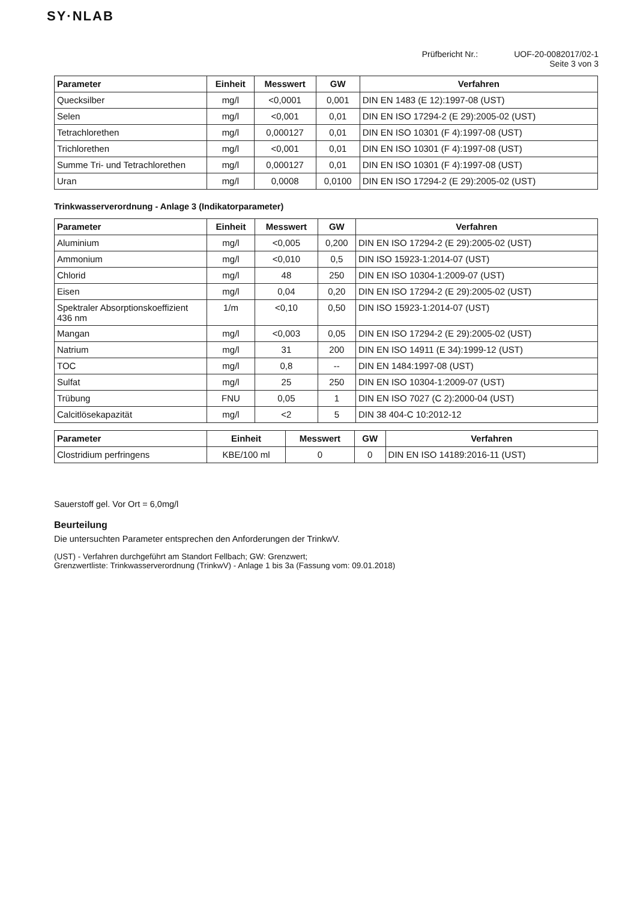SY·NLAB
Prüfbericht Nr.: UOF-20-0082017/02-1
Seite 3 von 3
| Parameter | Einheit | Messwert | GW | Verfahren |
| --- | --- | --- | --- | --- |
| Quecksilber | mg/l | <0,0001 | 0,001 | DIN EN 1483 (E 12):1997-08 (UST) |
| Selen | mg/l | <0,001 | 0,01 | DIN EN ISO 17294-2 (E 29):2005-02 (UST) |
| Tetrachlorethen | mg/l | 0,000127 | 0,01 | DIN EN ISO 10301 (F 4):1997-08 (UST) |
| Trichlorethen | mg/l | <0,001 | 0,01 | DIN EN ISO 10301 (F 4):1997-08 (UST) |
| Summe Tri- und Tetrachlorethen | mg/l | 0,000127 | 0,01 | DIN EN ISO 10301 (F 4):1997-08 (UST) |
| Uran | mg/l | 0,0008 | 0,0100 | DIN EN ISO 17294-2 (E 29):2005-02 (UST) |
Trinkwasserverordnung - Anlage 3 (Indikatorparameter)
| Parameter | Einheit | Messwert | GW | Verfahren |
| --- | --- | --- | --- | --- |
| Aluminium | mg/l | <0,005 | 0,200 | DIN EN ISO 17294-2 (E 29):2005-02 (UST) |
| Ammonium | mg/l | <0,010 | 0,5 | DIN ISO 15923-1:2014-07 (UST) |
| Chlorid | mg/l | 48 | 250 | DIN EN ISO 10304-1:2009-07 (UST) |
| Eisen | mg/l | 0,04 | 0,20 | DIN EN ISO 17294-2 (E 29):2005-02 (UST) |
| Spektraler Absorptionskoeffizient 436 nm | 1/m | <0,10 | 0,50 | DIN ISO 15923-1:2014-07 (UST) |
| Mangan | mg/l | <0,003 | 0,05 | DIN EN ISO 17294-2 (E 29):2005-02 (UST) |
| Natrium | mg/l | 31 | 200 | DIN EN ISO 14911 (E 34):1999-12 (UST) |
| TOC | mg/l | 0,8 | -- | DIN EN 1484:1997-08 (UST) |
| Sulfat | mg/l | 25 | 250 | DIN EN ISO 10304-1:2009-07 (UST) |
| Trübung | FNU | 0,05 | 1 | DIN EN ISO 7027 (C 2):2000-04 (UST) |
| Calcitlösekapazität | mg/l | <2 | 5 | DIN 38 404-C 10:2012-12 |
| Parameter | Einheit | Messwert | GW | Verfahren |
| --- | --- | --- | --- | --- |
| Clostridium perfringens | KBE/100 ml | 0 | 0 | DIN EN ISO 14189:2016-11 (UST) |
Sauerstoff gel. Vor Ort = 6,0mg/l
Beurteilung
Die untersuchten Parameter entsprechen den Anforderungen der TrinkwV.
(UST) - Verfahren durchgeführt am Standort Fellbach; GW: Grenzwert;
Grenzwertliste: Trinkwasserverordnung (TrinkwV) - Anlage 1 bis 3a (Fassung vom: 09.01.2018)